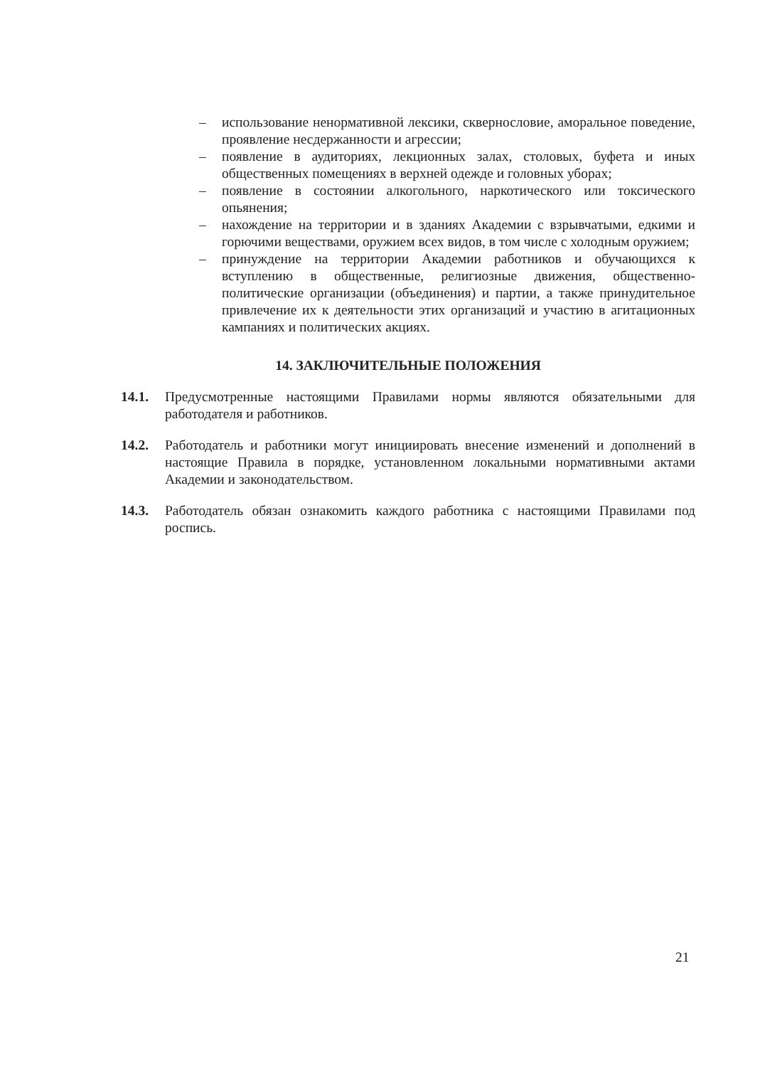– использование ненормативной лексики, сквернословие, аморальное поведение, проявление несдержанности и агрессии;
– появление в аудиториях, лекционных залах, столовых, буфета и иных общественных помещениях в верхней одежде и головных уборах;
– появление в состоянии алкогольного, наркотического или токсического опьянения;
– нахождение на территории и в зданиях Академии с взрывчатыми, едкими и горючими веществами, оружием всех видов, в том числе с холодным оружием;
– принуждение на территории Академии работников и обучающихся к вступлению в общественные, религиозные движения, общественно-политические организации (объединения) и партии, а также принудительное привлечение их к деятельности этих организаций и участию в агитационных кампаниях и политических акциях.
14. ЗАКЛЮЧИТЕЛЬНЫЕ ПОЛОЖЕНИЯ
14.1. Предусмотренные настоящими Правилами нормы являются обязательными для работодателя и работников.
14.2. Работодатель и работники могут инициировать внесение изменений и дополнений в настоящие Правила в порядке, установленном локальными нормативными актами Академии и законодательством.
14.3. Работодатель обязан ознакомить каждого работника с настоящими Правилами под роспись.
21